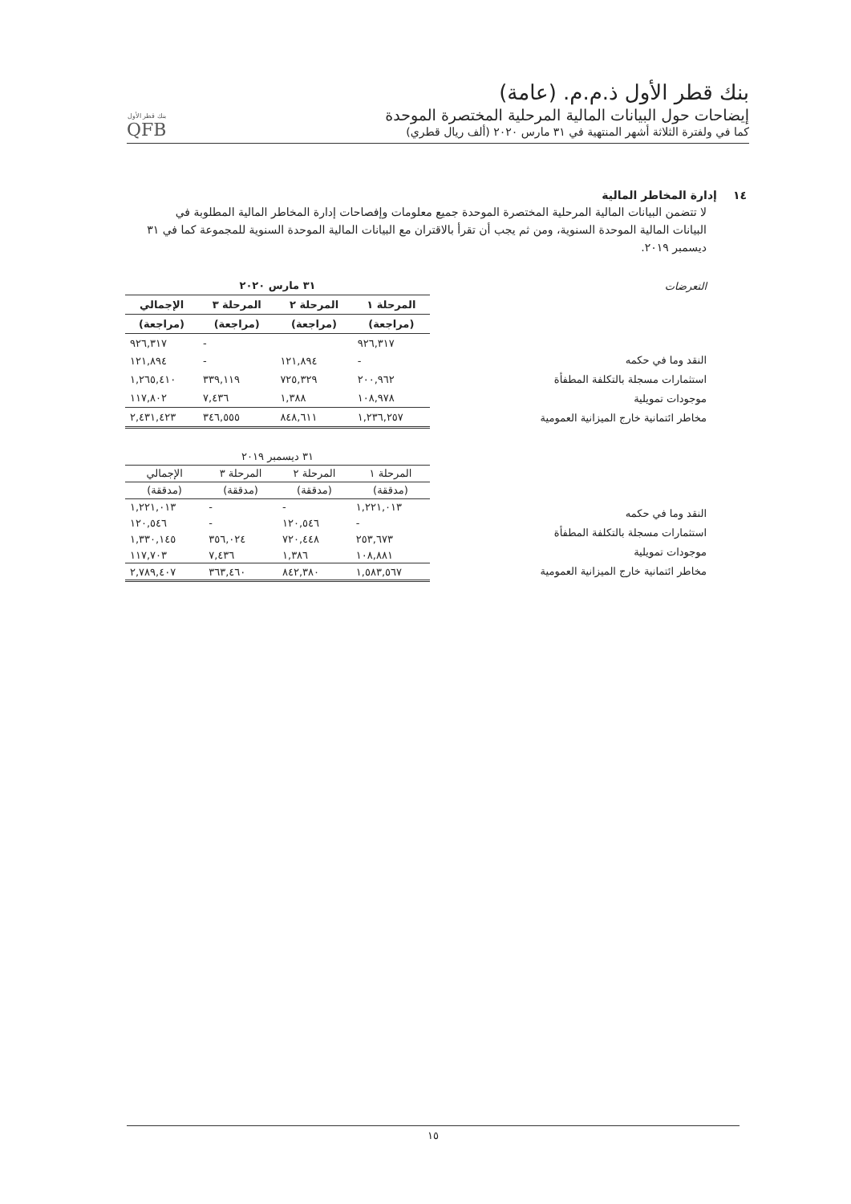بنك قطر الأول ذ.م.م. (عامة)
إيضاحات حول البيانات المالية المرحلية المختصرة الموحدة
كما في ولفترة الثلاثة أشهر المنتهية في ٣١ مارس ٢٠٢٠ (ألف ريال قطري)
بنك قطر الأول
QFB
١٤ إدارة المخاطر المالية
لا تتضمن البيانات المالية المرحلية المختصرة الموحدة جميع معلومات وإفصاحات إدارة المخاطر المالية المطلوبة في البيانات المالية الموحدة السنوية، ومن ثم يجب أن تقرأ بالاقتران مع البيانات المالية الموحدة السنوية للمجموعة كما في ٣١ ديسمبر ٢٠١٩.
التعرضات
النقد وما في حكمه
استثمارات مسجلة بالتكلفة المطفأة
موجودات تمويلية
مخاطر ائتمانية خارج الميزانية العمومية
| ٣١ مارس ٢٠٢٠ | | | |
| --- | --- | --- | --- |
| المرحلة ١ | المرحلة ٢ | المرحلة ٣ | الإجمالي |
| (مراجعة) | (مراجعة) | (مراجعة) | (مراجعة) |
| ٩٢٦,٣١٧ | | - | ٩٢٦,٣١٧ |
| - | ١٢١,٨٩٤ | - | ١٢١,٨٩٤ |
| ٢٠٠,٩٦٢ | ٧٢٥,٣٢٩ | ٣٣٩,١١٩ | ١,٢٦٥,٤١٠ |
| ١٠٨,٩٧٨ | ١,٣٨٨ | ٧,٤٣٦ | ١١٧,٨٠٢ |
| ١,٢٣٦,٢٥٧ | ٨٤٨,٦١١ | ٣٤٦,٥٥٥ | ٢,٤٣١,٤٢٣ |
النقد وما في حكمه
استثمارات مسجلة بالتكلفة المطفأة
موجودات تمويلية
مخاطر ائتمانية خارج الميزانية العمومية
| ٣١ ديسمبر ٢٠١٩ | | | |
| --- | --- | --- | --- |
| المرحلة ١ | المرحلة ٢ | المرحلة ٣ | الإجمالي |
| (مدققة) | (مدققة) | (مدققة) | (مدققة) |
| ١,٢٢١,٠١٣ | - | - | ١,٢٢١,٠١٣ |
| - | ١٢٠,٥٤٦ | - | ١٢٠,٥٤٦ |
| ٢٥٣,٦٧٣ | ٧٢٠,٤٤٨ | ٣٥٦,٠٢٤ | ١,٣٣٠,١٤٥ |
| ١٠٨,٨٨١ | ١,٣٨٦ | ٧,٤٣٦ | ١١٧,٧٠٣ |
| ١,٥٨٣,٥٦٧ | ٨٤٢,٣٨٠ | ٣٦٣,٤٦٠ | ٢,٧٨٩,٤٠٧ |
١٥